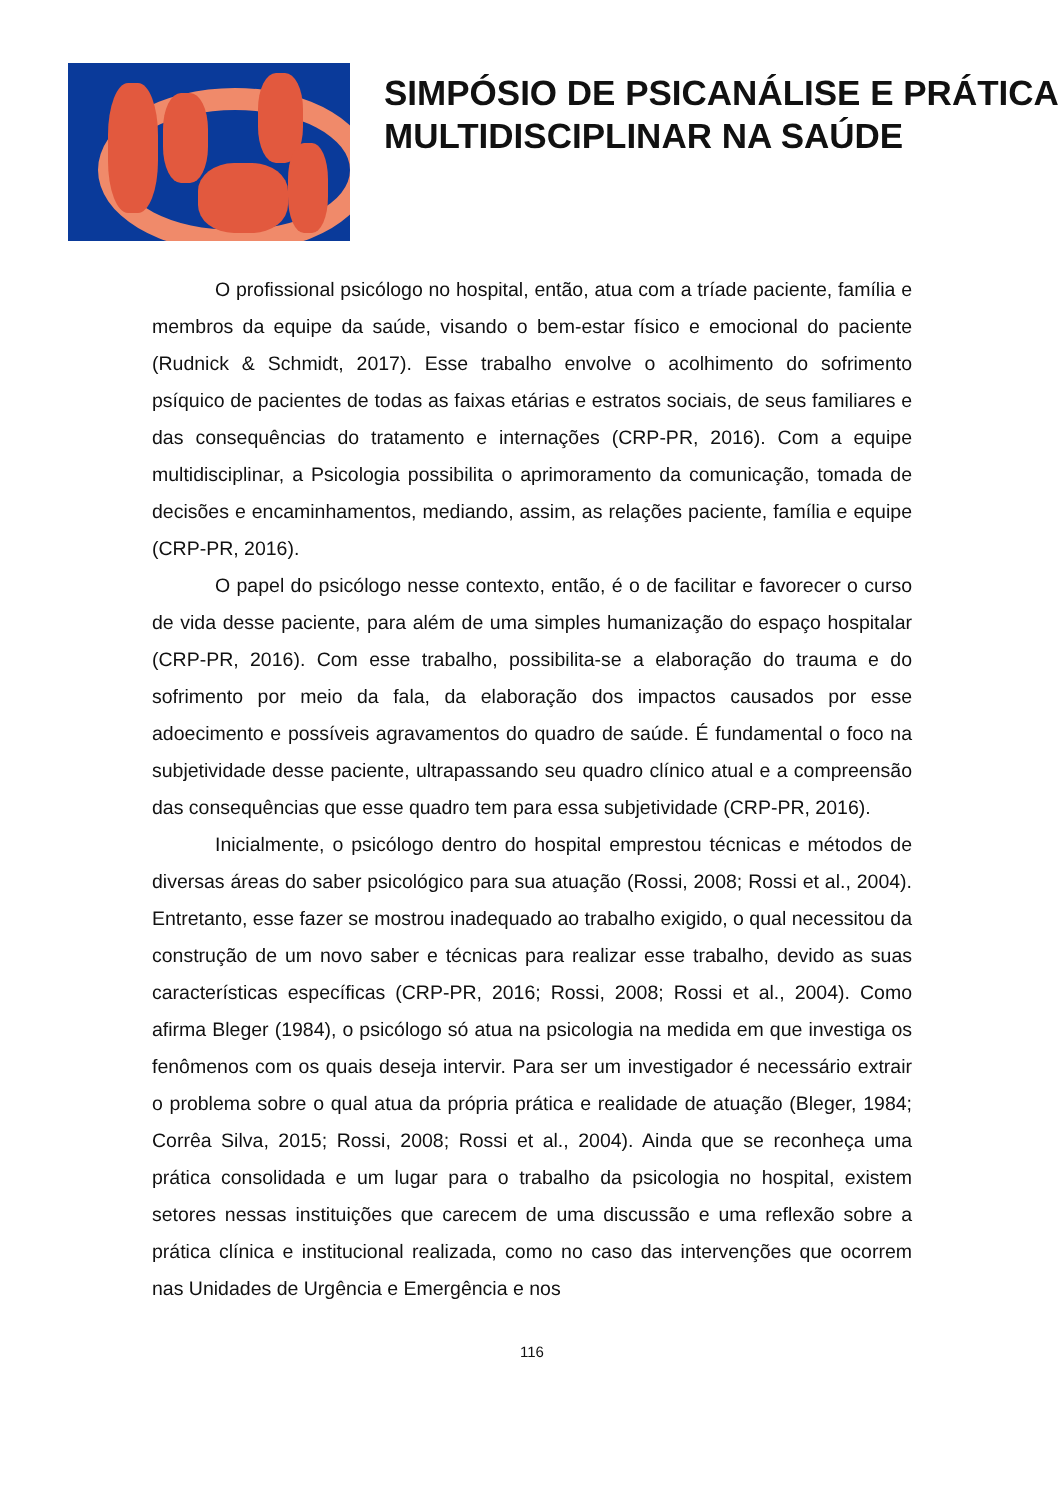SIMPÓSIO DE PSICANÁLISE E PRÁTICA MULTIDISCIPLINAR NA SAÚDE
O profissional psicólogo no hospital, então, atua com a tríade paciente, família e membros da equipe da saúde, visando o bem-estar físico e emocional do paciente (Rudnick & Schmidt, 2017). Esse trabalho envolve o acolhimento do sofrimento psíquico de pacientes de todas as faixas etárias e estratos sociais, de seus familiares e das consequências do tratamento e internações (CRP-PR, 2016). Com a equipe multidisciplinar, a Psicologia possibilita o aprimoramento da comunicação, tomada de decisões e encaminhamentos, mediando, assim, as relações paciente, família e equipe (CRP-PR, 2016).
O papel do psicólogo nesse contexto, então, é o de facilitar e favorecer o curso de vida desse paciente, para além de uma simples humanização do espaço hospitalar (CRP-PR, 2016). Com esse trabalho, possibilita-se a elaboração do trauma e do sofrimento por meio da fala, da elaboração dos impactos causados por esse adoecimento e possíveis agravamentos do quadro de saúde. É fundamental o foco na subjetividade desse paciente, ultrapassando seu quadro clínico atual e a compreensão das consequências que esse quadro tem para essa subjetividade (CRP-PR, 2016).
Inicialmente, o psicólogo dentro do hospital emprestou técnicas e métodos de diversas áreas do saber psicológico para sua atuação (Rossi, 2008; Rossi et al., 2004). Entretanto, esse fazer se mostrou inadequado ao trabalho exigido, o qual necessitou da construção de um novo saber e técnicas para realizar esse trabalho, devido as suas características específicas (CRP-PR, 2016; Rossi, 2008; Rossi et al., 2004). Como afirma Bleger (1984), o psicólogo só atua na psicologia na medida em que investiga os fenômenos com os quais deseja intervir. Para ser um investigador é necessário extrair o problema sobre o qual atua da própria prática e realidade de atuação (Bleger, 1984; Corrêa Silva, 2015; Rossi, 2008; Rossi et al., 2004). Ainda que se reconheça uma prática consolidada e um lugar para o trabalho da psicologia no hospital, existem setores nessas instituições que carecem de uma discussão e uma reflexão sobre a prática clínica e institucional realizada, como no caso das intervenções que ocorrem nas Unidades de Urgência e Emergência e nos
116